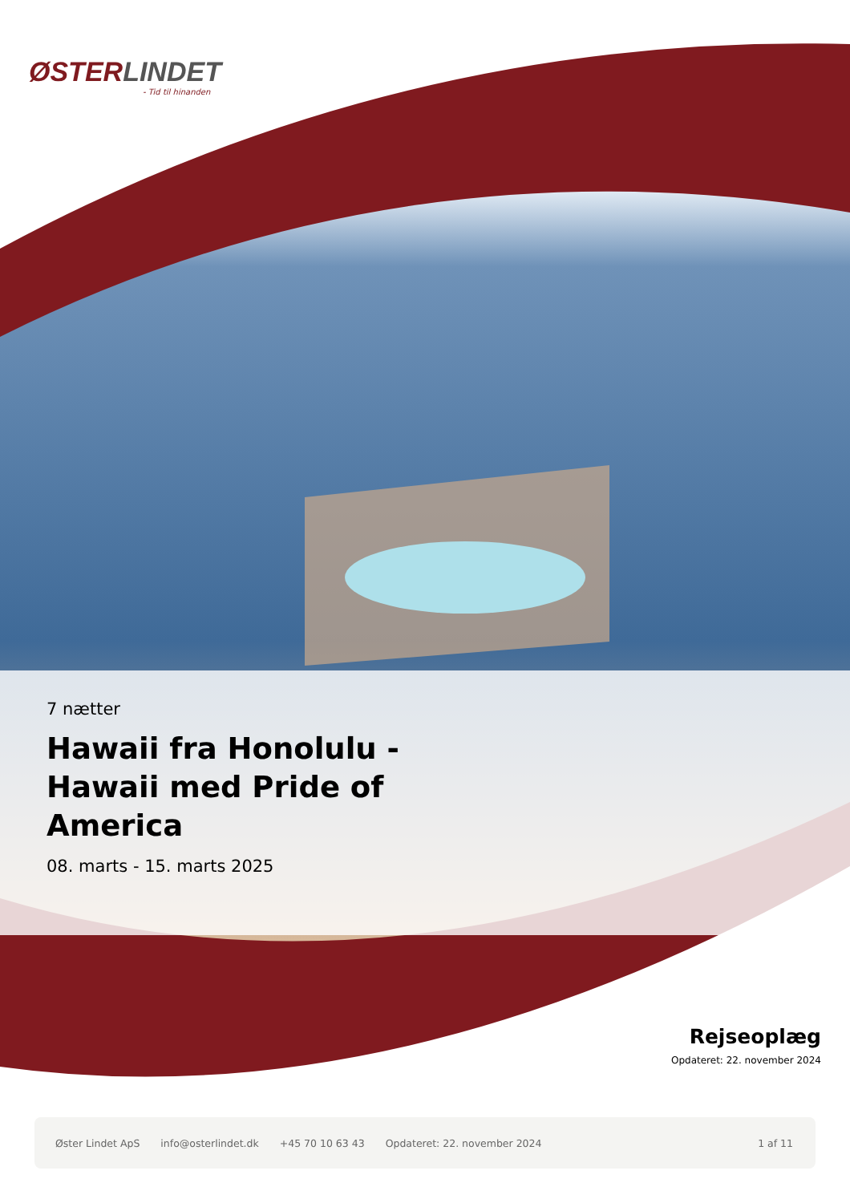ØSTERLINDET
- Tid til hinanden
7 nætter
Hawaii fra Honolulu - Hawaii med Pride of America
08. marts - 15. marts 2025
Rejseoplæg
Opdateret: 22. november 2024
Øster Lindet ApS info@osterlindet.dk +45 70 10 63 43 Opdateret: 22. november 2024 1 af 11